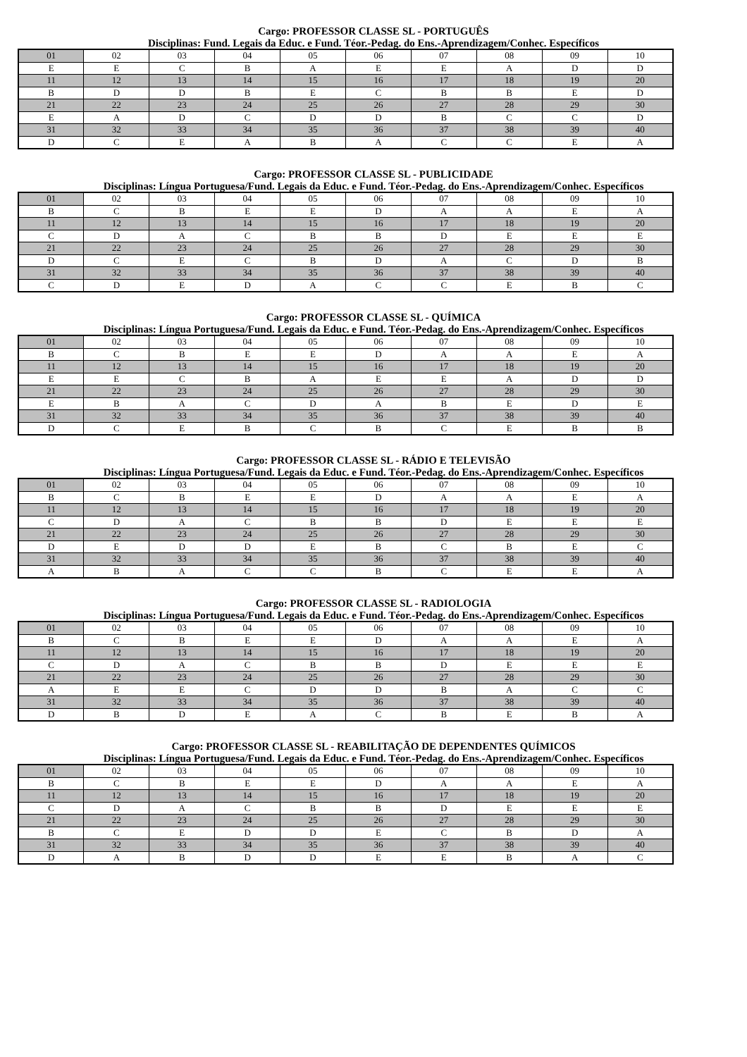Cargo: PROFESSOR CLASSE SL - PORTUGUÊS
Disciplinas: Fund. Legais da Educ. e Fund. Téor.-Pedag. do Ens.-Aprendizagem/Conhec. Específicos
| 01 | 02 | 03 | 04 | 05 | 06 | 07 | 08 | 09 | 10 |
| E | E | C | B | A | E | E | A | D | D |
| 11 | 12 | 13 | 14 | 15 | 16 | 17 | 18 | 19 | 20 |
| B | D | D | B | E | C | B | B | E | D |
| 21 | 22 | 23 | 24 | 25 | 26 | 27 | 28 | 29 | 30 |
| E | A | D | C | D | D | B | C | C | D |
| 31 | 32 | 33 | 34 | 35 | 36 | 37 | 38 | 39 | 40 |
| D | C | E | A | B | A | C | C | E | A |
Cargo: PROFESSOR CLASSE SL - PUBLICIDADE
Disciplinas: Língua Portuguesa/Fund. Legais da Educ. e Fund. Téor.-Pedag. do Ens.-Aprendizagem/Conhec. Específicos
| 01 | 02 | 03 | 04 | 05 | 06 | 07 | 08 | 09 | 10 |
| B | C | B | E | E | D | A | A | E | A |
| 11 | 12 | 13 | 14 | 15 | 16 | 17 | 18 | 19 | 20 |
| C | D | A | C | B | B | D | E | E | E |
| 21 | 22 | 23 | 24 | 25 | 26 | 27 | 28 | 29 | 30 |
| D | C | E | C | B | D | A | C | D | B |
| 31 | 32 | 33 | 34 | 35 | 36 | 37 | 38 | 39 | 40 |
| C | D | E | D | A | C | C | E | B | C |
Cargo: PROFESSOR CLASSE SL - QUÍMICA
Disciplinas: Língua Portuguesa/Fund. Legais da Educ. e Fund. Téor.-Pedag. do Ens.-Aprendizagem/Conhec. Específicos
| 01 | 02 | 03 | 04 | 05 | 06 | 07 | 08 | 09 | 10 |
| B | C | B | E | E | D | A | A | E | A |
| 11 | 12 | 13 | 14 | 15 | 16 | 17 | 18 | 19 | 20 |
| E | E | C | B | A | E | E | A | D | D |
| 21 | 22 | 23 | 24 | 25 | 26 | 27 | 28 | 29 | 30 |
| E | B | A | C | D | A | B | E | D | E |
| 31 | 32 | 33 | 34 | 35 | 36 | 37 | 38 | 39 | 40 |
| D | C | E | B | C | B | C | E | B | B |
Cargo: PROFESSOR CLASSE SL - RÁDIO E TELEVISÃO
Disciplinas: Língua Portuguesa/Fund. Legais da Educ. e Fund. Téor.-Pedag. do Ens.-Aprendizagem/Conhec. Específicos
| 01 | 02 | 03 | 04 | 05 | 06 | 07 | 08 | 09 | 10 |
| B | C | B | E | E | D | A | A | E | A |
| 11 | 12 | 13 | 14 | 15 | 16 | 17 | 18 | 19 | 20 |
| C | D | A | C | B | B | D | E | E | E |
| 21 | 22 | 23 | 24 | 25 | 26 | 27 | 28 | 29 | 30 |
| D | E | D | D | E | B | C | B | E | C |
| 31 | 32 | 33 | 34 | 35 | 36 | 37 | 38 | 39 | 40 |
| A | B | A | C | C | B | C | E | E | A |
Cargo: PROFESSOR CLASSE SL - RADIOLOGIA
Disciplinas: Língua Portuguesa/Fund. Legais da Educ. e Fund. Téor.-Pedag. do Ens.-Aprendizagem/Conhec. Específicos
| 01 | 02 | 03 | 04 | 05 | 06 | 07 | 08 | 09 | 10 |
| B | C | B | E | E | D | A | A | E | A |
| 11 | 12 | 13 | 14 | 15 | 16 | 17 | 18 | 19 | 20 |
| C | D | A | C | B | B | D | E | E | E |
| 21 | 22 | 23 | 24 | 25 | 26 | 27 | 28 | 29 | 30 |
| A | E | E | C | D | D | B | A | C | C |
| 31 | 32 | 33 | 34 | 35 | 36 | 37 | 38 | 39 | 40 |
| D | B | D | E | A | C | B | E | B | A |
Cargo: PROFESSOR CLASSE SL - REABILITAÇÃO DE DEPENDENTES QUÍMICOS
Disciplinas: Língua Portuguesa/Fund. Legais da Educ. e Fund. Téor.-Pedag. do Ens.-Aprendizagem/Conhec. Específicos
| 01 | 02 | 03 | 04 | 05 | 06 | 07 | 08 | 09 | 10 |
| B | C | B | E | E | D | A | A | E | A |
| 11 | 12 | 13 | 14 | 15 | 16 | 17 | 18 | 19 | 20 |
| C | D | A | C | B | B | D | E | E | E |
| 21 | 22 | 23 | 24 | 25 | 26 | 27 | 28 | 29 | 30 |
| B | C | E | D | D | E | C | B | D | A |
| 31 | 32 | 33 | 34 | 35 | 36 | 37 | 38 | 39 | 40 |
| D | A | B | D | D | E | E | B | A | C |